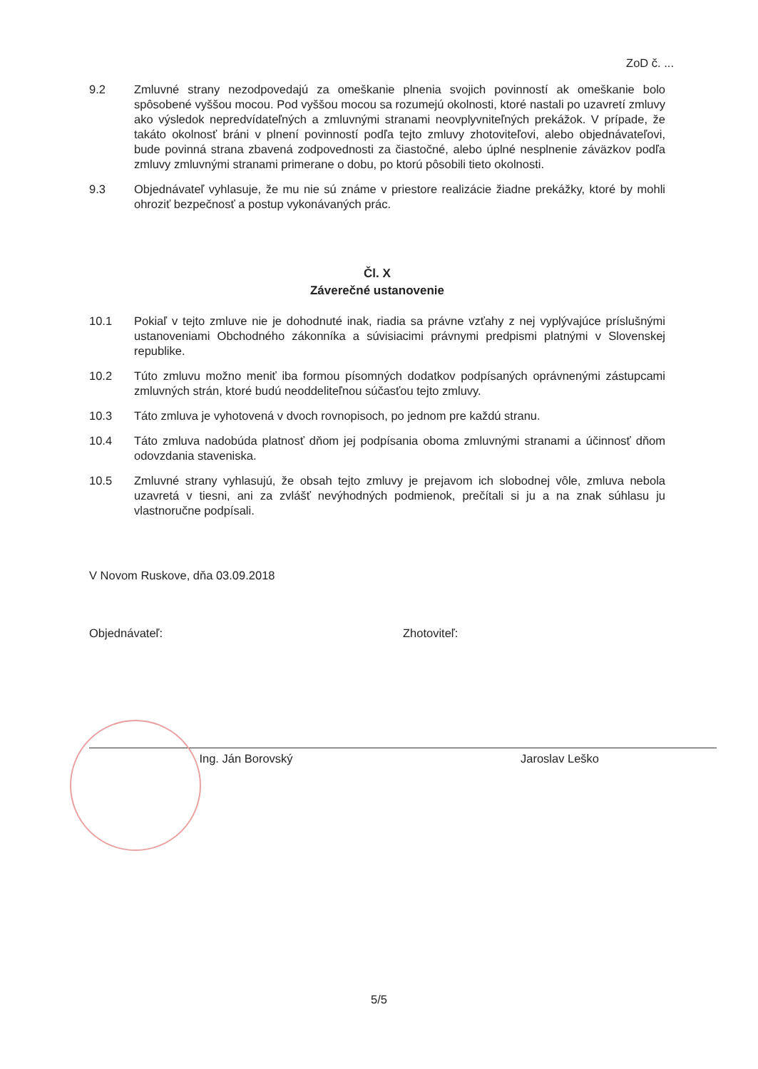ZoD č. ...
9.2 Zmluvné strany nezodpovedajú za omeškanie plnenia svojich povinností ak omeškanie bolo spôsobené vyššou mocou. Pod vyššou mocou sa rozumejú okolnosti, ktoré nastali po uzavretí zmluvy ako výsledok nepredvídateľných a zmluvnými stranami neovplyvniteľných prekážok. V prípade, že takáto okolnosť bráni v plnení povinností podľa tejto zmluvy zhotoviteľovi, alebo objednávateľovi, bude povinná strana zbavená zodpovednosti za čiastočné, alebo úplné nesplnenie záväzkov podľa zmluvy zmluvnými stranami primerane o dobu, po ktorú pôsobili tieto okolnosti.
9.3 Objednávateľ vyhlasuje, že mu nie sú známe v priestore realizácie žiadne prekážky, ktoré by mohli ohroziť bezpečnosť a postup vykonávaných prác.
Čl. X
Záverečné ustanovenie
10.1 Pokiaľ v tejto zmluve nie je dohodnuté inak, riadia sa právne vzťahy z nej vyplývajúce príslušnými ustanoveniami Obchodného zákonníka a súvisiacimi právnymi predpismi platnými v Slovenskej republike.
10.2 Túto zmluvu možno meniť iba formou písomných dodatkov podpísaných oprávnenými zástupcami zmluvných strán, ktoré budú neoddeliteľnou súčasťou tejto zmluvy.
10.3 Táto zmluva je vyhotovená v dvoch rovnopisoch, po jednom pre každú stranu.
10.4 Táto zmluva nadobúda platnosť dňom jej podpísania oboma zmluvnými stranami a účinnosť dňom odovzdania staveniska.
10.5 Zmluvné strany vyhlasujú, že obsah tejto zmluvy je prejavom ich slobodnej vôle, zmluva nebola uzavretá v tiesni, ani za zvlášť nevýhodných podmienok, prečítali si ju a na znak súhlasu ju vlastnoručne podpísali.
V Novom Ruskove, dňa 03.09.2018
Objednávateľ:
Ing. Ján Borovský
Zhotoviteľ:
Jaroslav Leško
5/5